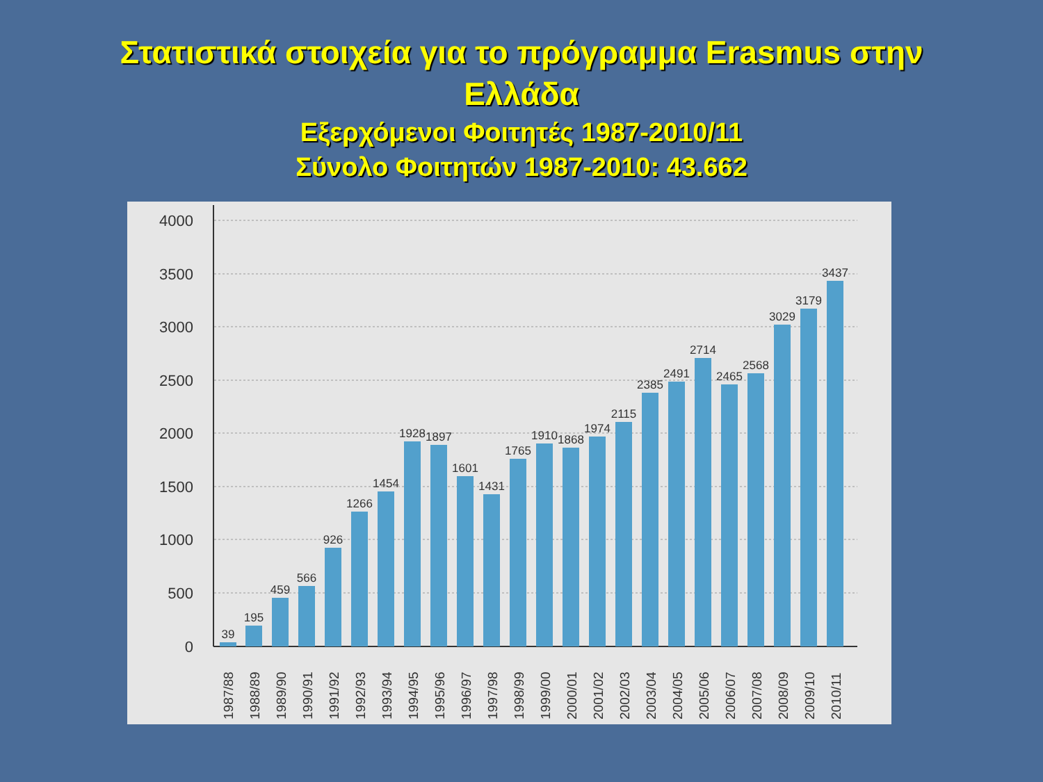Στατιστικά στοιχεία για το πρόγραμμα Erasmus στην
Ελλάδα
Εξερχόμενοι Φοιτητές 1987-2010/11
Σύνολο Φοιτητών 1987-2010: 43.662
4000
3500
3000
2500
2000
1500
1000
500
0
39
195
459
566
926
1266
1454
1928
1897
1601
1431
1765
1910
1868
1974
2115
2385
2491
2714
2465
2568
3029
3179
3437
1987/88
1988/89
1989/90
1990/91
1991/92
1992/93
1993/94
1994/95
1995/96
1996/97
1997/98
1998/99
1999/00
2000/01
2001/02
2002/03
2003/04
2004/05
2005/06
2006/07
2007/08
2008/09
2009/10
2010/11